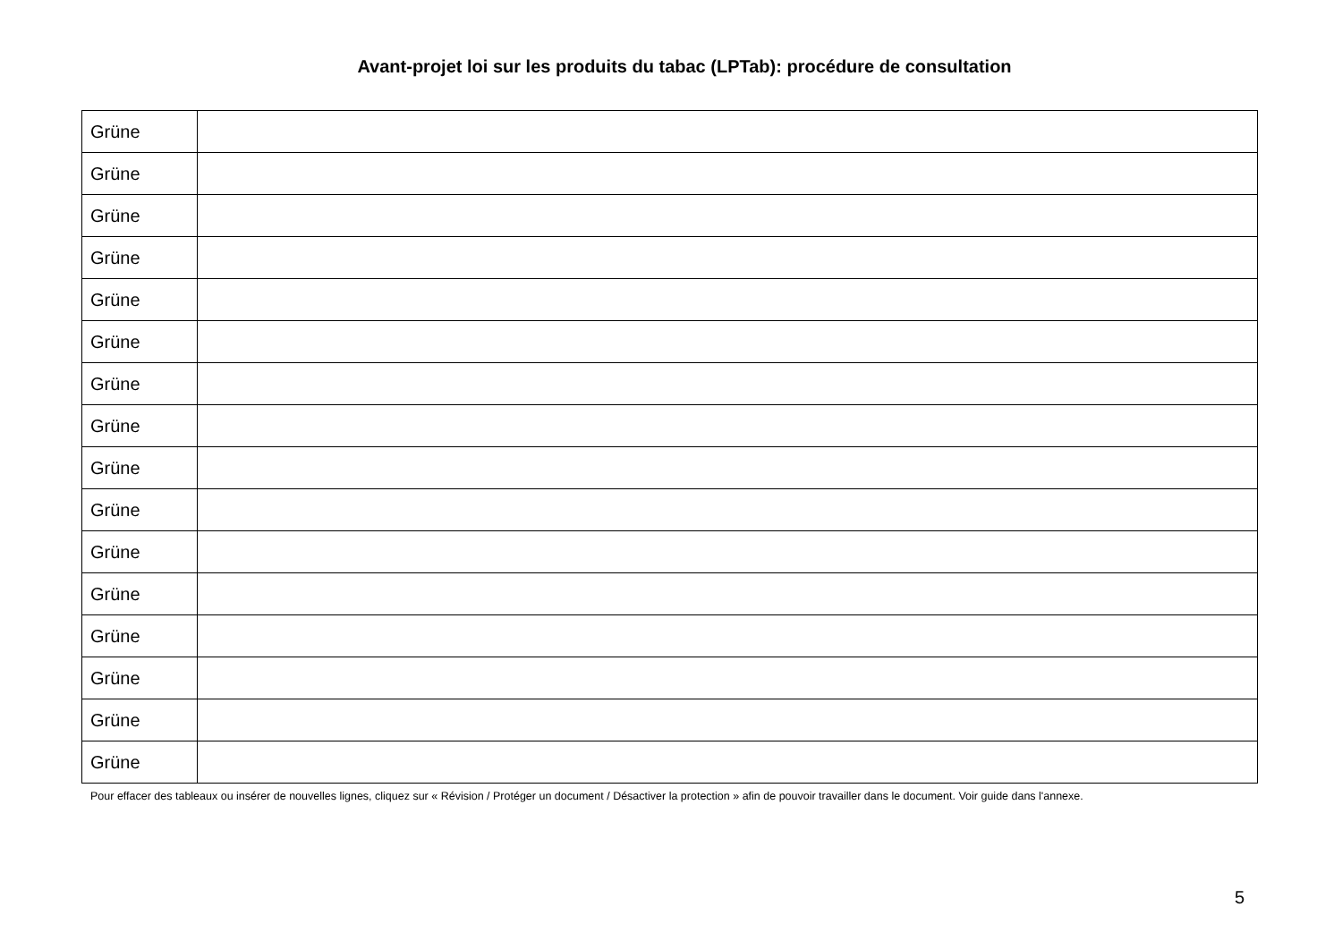Avant-projet loi sur les produits du tabac (LPTab): procédure de consultation
| Grüne | |
| Grüne | |
| Grüne | |
| Grüne | |
| Grüne | |
| Grüne | |
| Grüne | |
| Grüne | |
| Grüne | |
| Grüne | |
| Grüne | |
| Grüne | |
| Grüne | |
| Grüne | |
| Grüne | |
| Grüne | |
Pour effacer des tableaux ou insérer de nouvelles lignes, cliquez sur « Révision / Protéger un document / Désactiver la protection » afin de pouvoir travailler dans le document. Voir guide dans l'annexe.
5